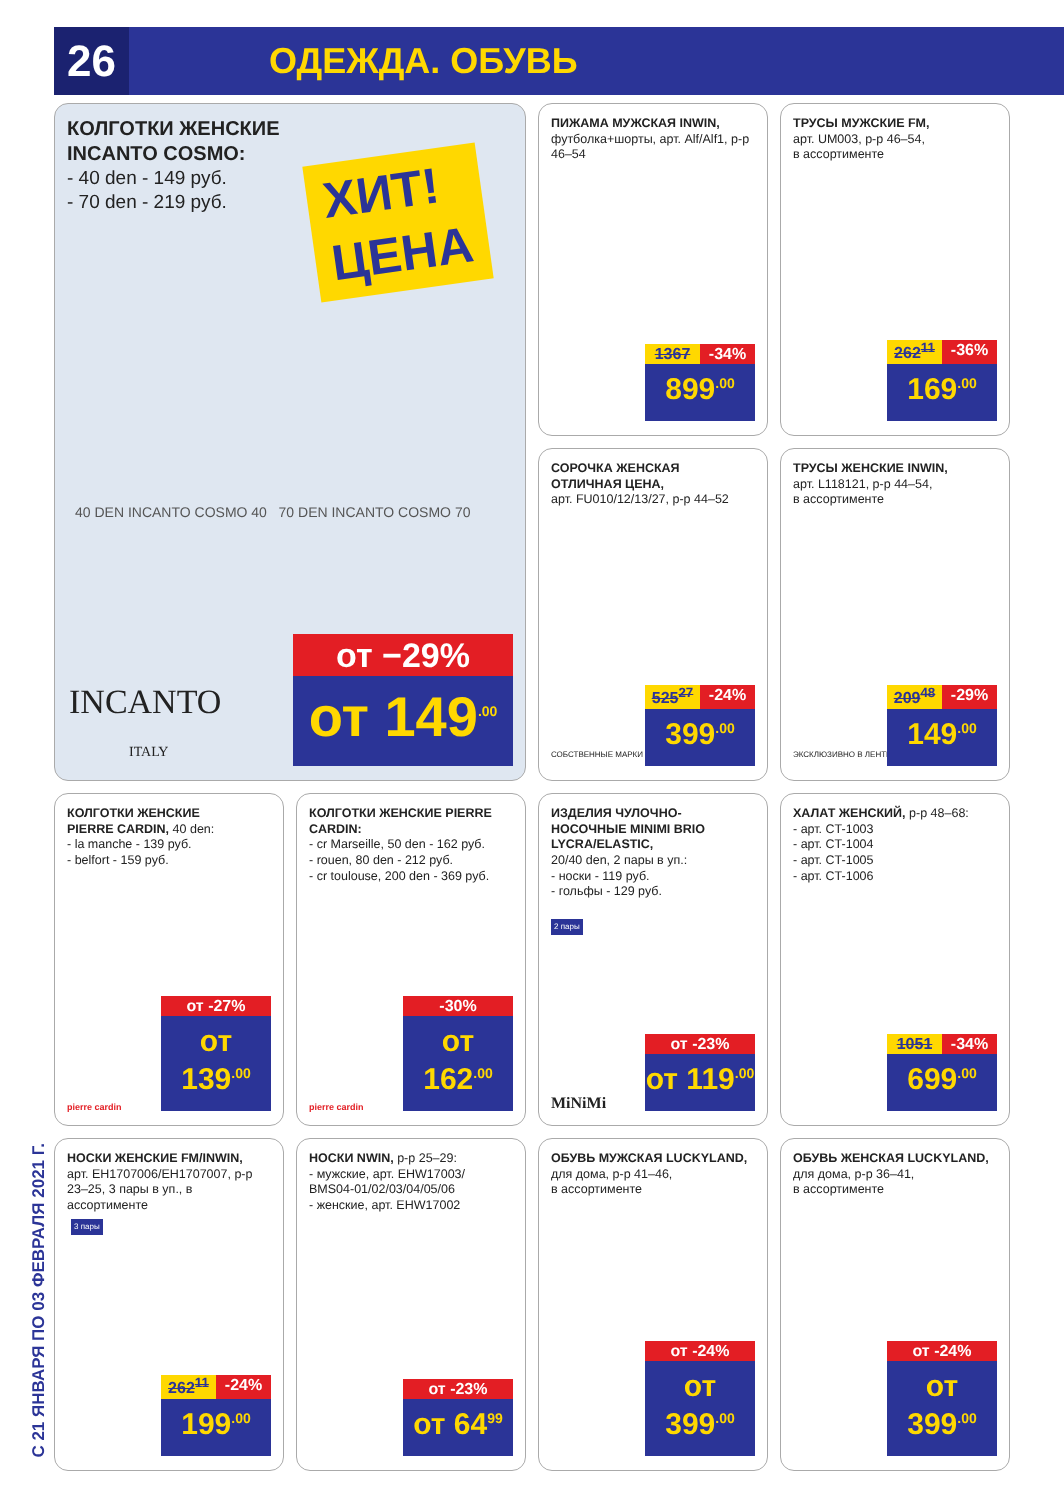26
ОДЕЖДА. ОБУВЬ
С 21 ЯНВАРЯ ПО 03 ФЕВРАЛЯ 2021 Г.
КОЛГОТКИ ЖЕНСКИЕ
INCANTO COSMO:
- 40 den - 149 руб.
- 70 den - 219 руб.
ХИТ!
ЦЕНА
40 DEN INCANTO COSMO 40 70 DEN INCANTO COSMO 70
INCANTO
ITALY
от −29%
от 149<sup>.00</sup>
ПИЖАМА МУЖСКАЯ INWIN,
футболка+шорты, арт. Alf/Alf1, р-р 46–54
1367 -34%
899<sup>.00</sup>
ТРУСЫ МУЖСКИЕ FM,
арт. UM003, р-р 46–54,
в ассортименте
262<sup>11</sup> -36%
169<sup>.00</sup>
СОРОЧКА ЖЕНСКАЯ
ОТЛИЧНАЯ ЦЕНА,
арт. FU010/12/13/27, р-р 44–52
СОБСТВЕННЫЕ МАРКИ
525<sup>27</sup> -24%
399<sup>.00</sup>
ТРУСЫ ЖЕНСКИЕ INWIN,
арт. L118121, р-р 44–54,
в ассортименте
ЭКСКЛЮЗИВНО В ЛЕНТЕ
209<sup>48</sup> -29%
149<sup>.00</sup>
КОЛГОТКИ ЖЕНСКИЕ
PIERRE CARDIN, 40 den:
- la manche - 139 руб.
- belfort - 159 руб.
pierre cardin
от -27%
от 139<sup>.00</sup>
КОЛГОТКИ ЖЕНСКИЕ PIERRE CARDIN:
- cr Marseille, 50 den - 162 руб.
- rouen, 80 den - 212 руб.
- cr toulouse, 200 den - 369 руб.
pierre cardin
-30%
от 162<sup>.00</sup>
ИЗДЕЛИЯ ЧУЛОЧНО-НОСОЧНЫЕ MINIMI BRIO LYCRA/ELASTIC,
20/40 den, 2 пары в уп.:
- носки - 119 руб.
- гольфы - 129 руб.
2 пары
MiNiMi
от -23%
от 119<sup>.00</sup>
ХАЛАТ ЖЕНСКИЙ, р-р 48–68:
- арт. CT-1003
- арт. CT-1004
- арт. CT-1005
- арт. CT-1006
1051 -34%
699<sup>.00</sup>
НОСКИ ЖЕНСКИЕ FM/INWIN,
арт. EH1707006/EH1707007, р-р 23–25, 3 пары в уп., в ассортименте
3 пары
262<sup>11</sup> -24%
199<sup>.00</sup>
НОСКИ NWIN, р-р 25–29:
- мужские, арт. EHW17003/ BMS04-01/02/03/04/05/06
- женские, арт. EHW17002
от -23%
от 64<sup>99</sup>
ОБУВЬ МУЖСКАЯ LUCKYLAND,
для дома, р-р 41–46,
в ассортименте
от -24%
от 399<sup>.00</sup>
ОБУВЬ ЖЕНСКАЯ LUCKYLAND,
для дома, р-р 36–41,
в ассортименте
от -24%
от 399<sup>.00</sup>